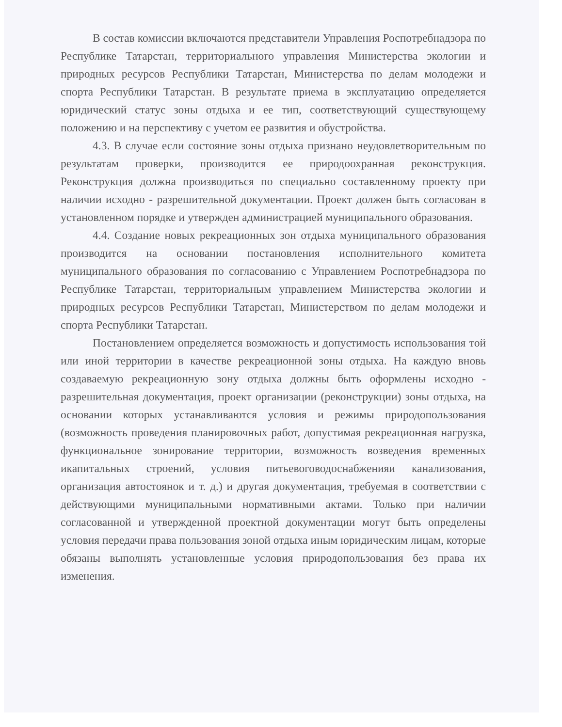В состав комиссии включаются представители Управления Роспотребнадзора по Республике Татарстан, территориального управления Министерства экологии и природных ресурсов Республики Татарстан, Министерства по делам молодежи и спорта Республики Татарстан. В результате приема в эксплуатацию определяется юридический статус зоны отдыха и ее тип, соответствующий существующему положению и на перспективу с учетом ее развития и обустройства.
4.3. В случае если состояние зоны отдыха признано неудовлетворительным по результатам проверки, производится ее природоохранная реконструкция. Реконструкция должна производиться по специально составленному проекту при наличии исходно - разрешительной документации. Проект должен быть согласован в установленном порядке и утвержден администрацией муниципального образования.
4.4. Создание новых рекреационных зон отдыха муниципального образования производится на основании постановления исполнительного комитета муниципального образования по согласованию с Управлением Роспотребнадзора по Республике Татарстан, территориальным управлением Министерства экологии и природных ресурсов Республики Татарстан, Министерством по делам молодежи и спорта Республики Татарстан.
Постановлением определяется возможность и допустимость использования той или иной территории в качестве рекреационной зоны отдыха. На каждую вновь создаваемую рекреационную зону отдыха должны быть оформлены исходно - разрешительная документация, проект организации (реконструкции) зоны отдыха, на основании которых устанавливаются условия и режимы природопользования (возможность проведения планировочных работ, допустимая рекреационная нагрузка, функциональное зонирование территории, возможность возведения временных икапитальных строений, условия питьевоговодоснабженияи канализования, организация автостоянок и т. д.) и другая документация, требуемая в соответствии с действующими муниципальными нормативными актами. Только при наличии согласованной и утвержденной проектной документации могут быть определены условия передачи права пользования зоной отдыха иным юридическим лицам, которые обязаны выполнять установленные условия природопользования без права их изменения.